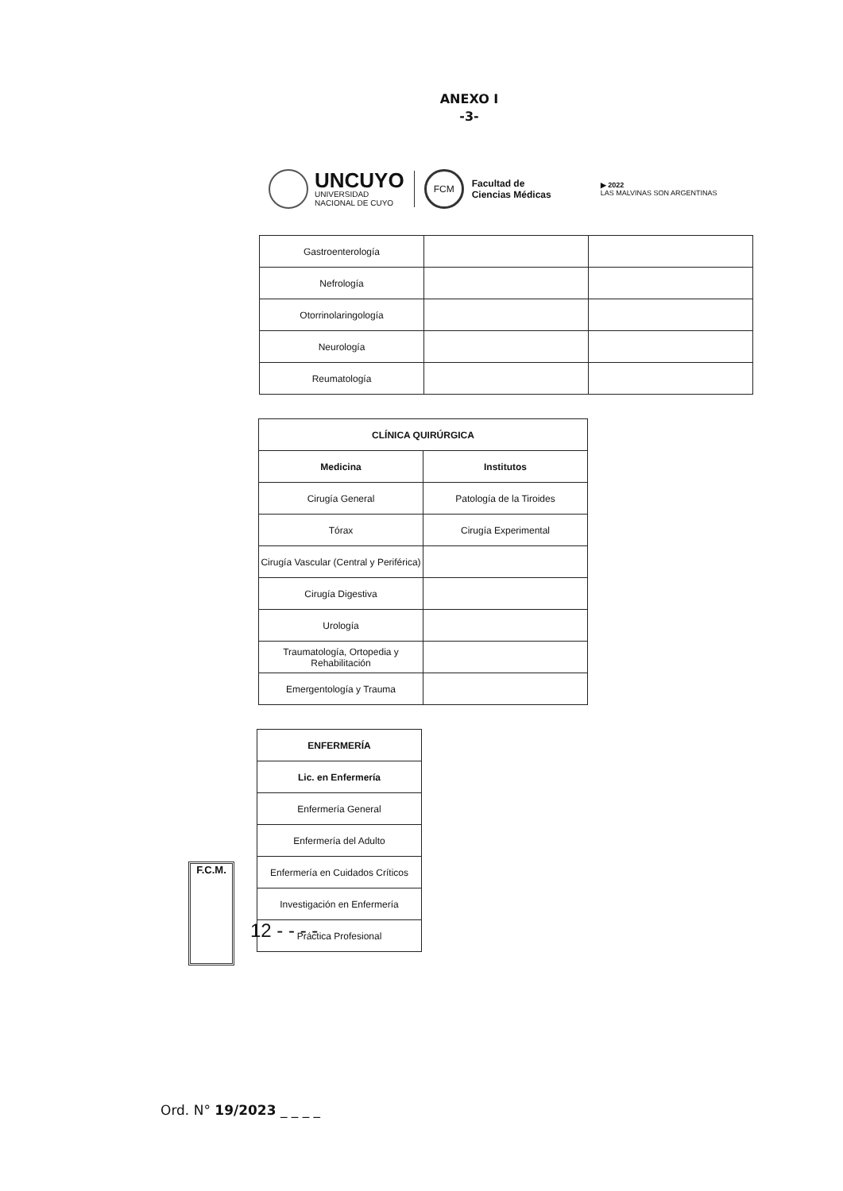ANEXO I
-3-
UNCUYO
UNIVERSIDAD
NACIONAL DE CUYO
FCM
Facultad de
Ciencias Médicas
▶ 2022
LAS MALVINAS SON ARGENTINAS
| Gastroenterología | | |
| Nefrología | | |
| Otorrinolaringología | | |
| Neurología | | |
| Reumatología | | |
| CLÍNICA QUIRÚRGICA | |
| --- | --- |
| Medicina | Institutos |
| Cirugía General | Patología de la Tiroides |
| Tórax | Cirugía Experimental |
| Cirugía Vascular (Central y Periférica) | |
| Cirugía Digestiva | |
| Urología | |
| Traumatología, Ortopedia y Rehabilitación | |
| Emergentología y Trauma | |
| ENFERMERÍA |
| --- |
| Lic. en Enfermería |
| Enfermería General |
| Enfermería del Adulto |
| Enfermería en Cuidados Críticos |
| Investigación en Enfermería |
| Práctica Profesional |
F.C.M.
12 - - - -
Ord. N° 19/2023 _ _ _ _